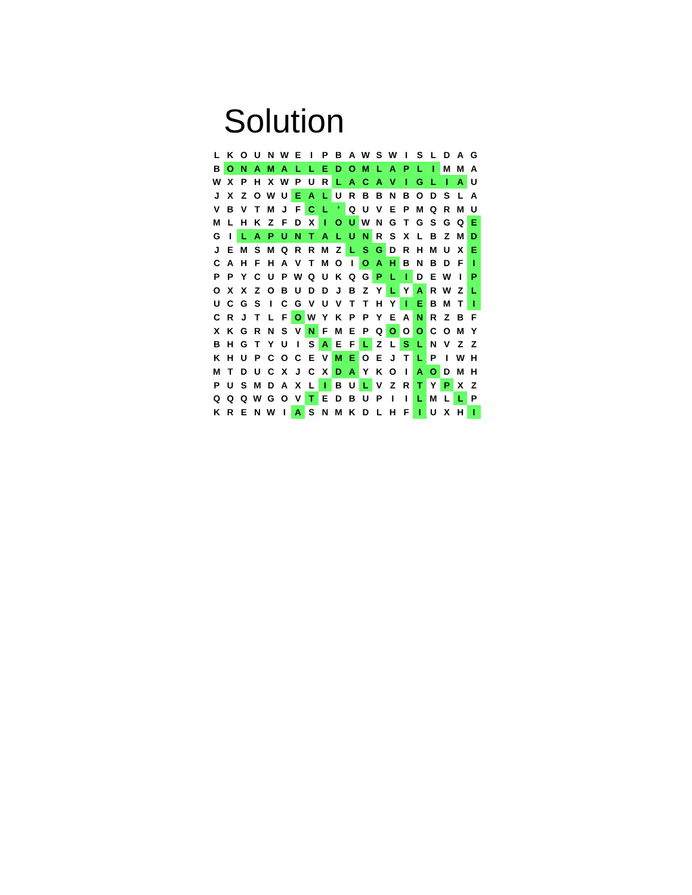Solution
| L | K | O | U | N | W | E | I | P | B | A | W | S | W | I | S | L | D | A | G |
| B | O | N | A | M | A | L | L | E | D | O | M | L | A | P | L | I | M | M | A |
| W | X | P | H | X | W | P | U | R | L | A | C | A | V | I | G | L | I | A | U |
| J | X | Z | O | W | U | E | A | L | U | R | B | B | N | B | O | D | S | L | A |
| V | B | V | T | M | J | F | C | L | ' | Q | U | V | E | P | M | Q | R | M | U |
| M | L | H | K | Z | F | D | X | I | O | U | W | N | G | T | G | S | G | Q | E |
| G | I | L | A | P | U | N | T | A | L | U | N | R | S | X | L | B | Z | M | D |
| J | E | M | S | M | Q | R | R | M | Z | L | S | G | D | R | H | M | U | X | E |
| C | A | H | F | H | A | V | T | M | O | I | O | A | H | B | N | B | D | F | I |
| P | P | Y | C | U | P | W | Q | U | K | Q | G | P | L | I | D | E | W | I | P |
| O | X | X | Z | O | B | U | D | D | J | B | Z | Y | L | Y | A | R | W | Z | L |
| U | C | G | S | I | C | G | V | U | V | T | T | H | Y | I | E | B | M | T | I |
| C | R | J | T | L | F | O | W | Y | K | P | P | Y | E | A | N | R | Z | B | F |
| X | K | G | R | N | S | V | N | F | M | E | P | Q | O | O | O | C | O | M | Y |
| B | H | G | T | Y | U | I | S | A | E | F | L | Z | L | S | L | N | V | Z | Z |
| K | H | U | P | C | O | C | E | V | M | E | O | E | J | T | L | P | I | W | H |
| M | T | D | U | C | X | J | C | X | D | A | Y | K | O | I | A | O | D | M | H |
| P | U | S | M | D | A | X | L | I | B | U | L | V | Z | R | T | Y | P | X | Z |
| Q | Q | Q | W | G | O | V | T | E | D | B | U | P | I | I | L | M | L | L | P |
| K | R | E | N | W | I | A | S | N | M | K | D | L | H | F | I | U | X | H | I |